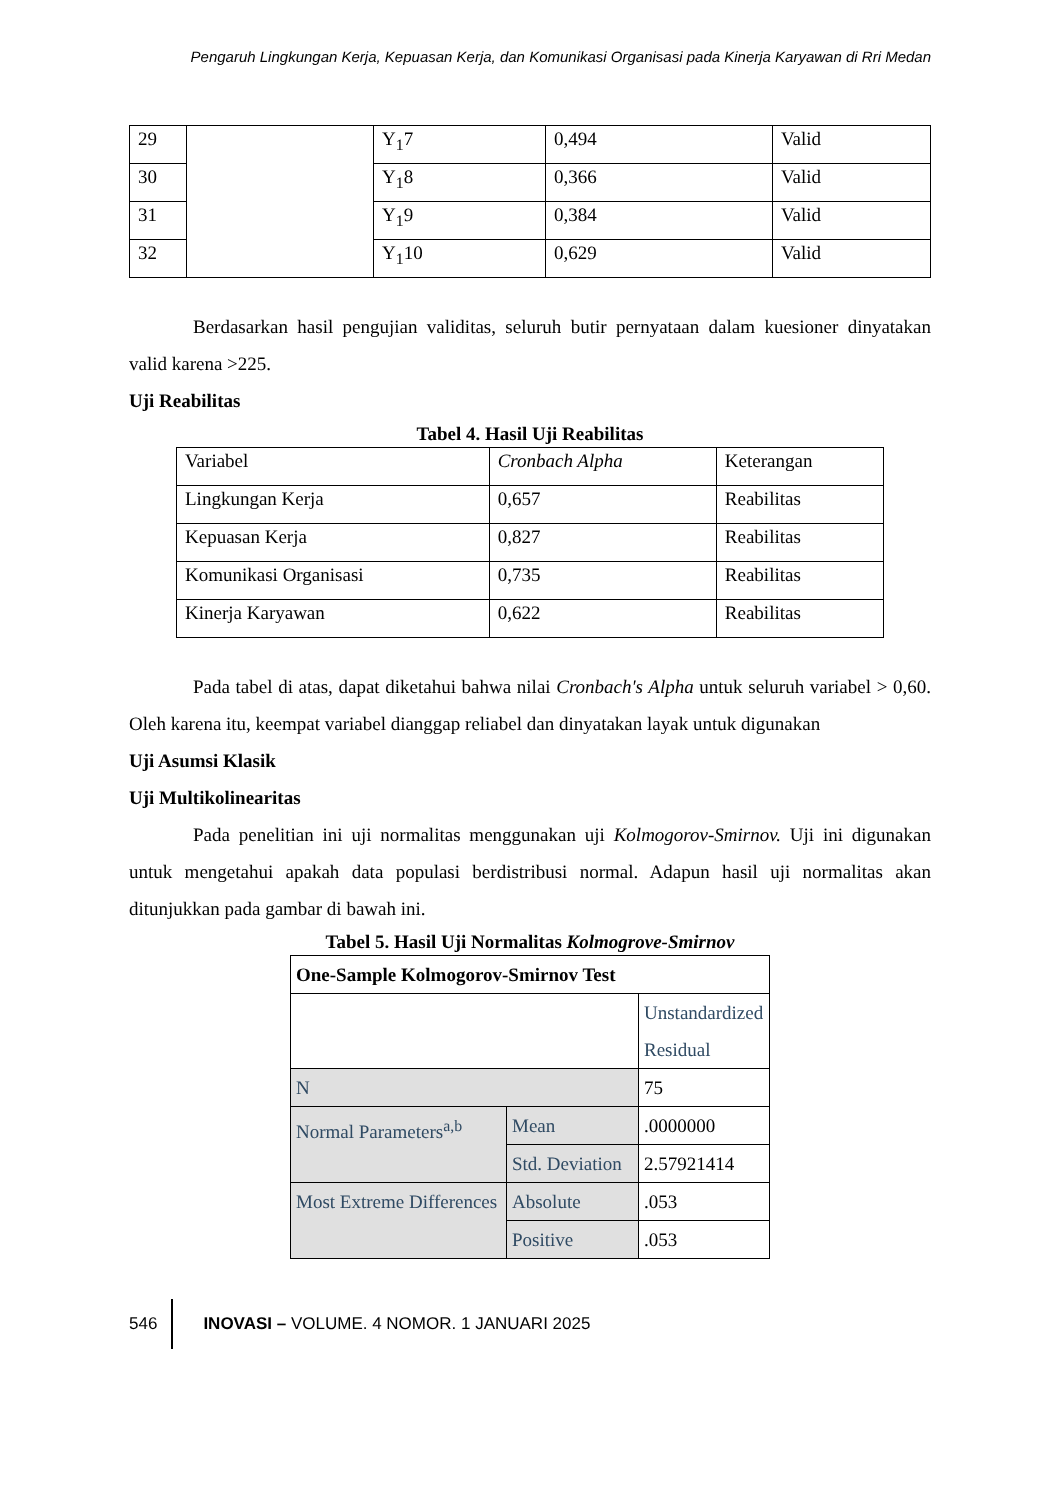Pengaruh Lingkungan Kerja, Kepuasan Kerja, dan Komunikasi Organisasi pada Kinerja Karyawan di Rri Medan
| 29 | | Y<sub>1</sub>7 | 0,494 | Valid |
| 30 | | Y<sub>1</sub>8 | 0,366 | Valid |
| 31 | | Y<sub>1</sub>9 | 0,384 | Valid |
| 32 | | Y<sub>1</sub>10 | 0,629 | Valid |
Berdasarkan hasil pengujian validitas, seluruh butir pernyataan dalam kuesioner dinyatakan valid karena >225.
Uji Reabilitas
Tabel 4. Hasil Uji Reabilitas
| Variabel | Cronbach Alpha | Keterangan |
| Lingkungan Kerja | 0,657 | Reabilitas |
| Kepuasan Kerja | 0,827 | Reabilitas |
| Komunikasi Organisasi | 0,735 | Reabilitas |
| Kinerja Karyawan | 0,622 | Reabilitas |
Pada tabel di atas, dapat diketahui bahwa nilai Cronbach's Alpha untuk seluruh variabel > 0,60. Oleh karena itu, keempat variabel dianggap reliabel dan dinyatakan layak untuk digunakan
Uji Asumsi Klasik
Uji Multikolinearitas
Pada penelitian ini uji normalitas menggunakan uji Kolmogorov-Smirnov. Uji ini digunakan untuk mengetahui apakah data populasi berdistribusi normal. Adapun hasil uji normalitas akan ditunjukkan pada gambar di bawah ini.
Tabel 5. Hasil Uji Normalitas Kolmogrove-Smirnov
| One-Sample Kolmogorov-Smirnov Test | | |
| | | Unstandardized Residual |
| N | | 75 |
| Normal Parameters<sup>a,b</sup> | Mean | .0000000 |
| | Std. Deviation | 2.57921414 |
| Most Extreme Differences | Absolute | .053 |
| | Positive | .053 |
546 INOVASI – VOLUME. 4 NOMOR. 1 JANUARI 2025